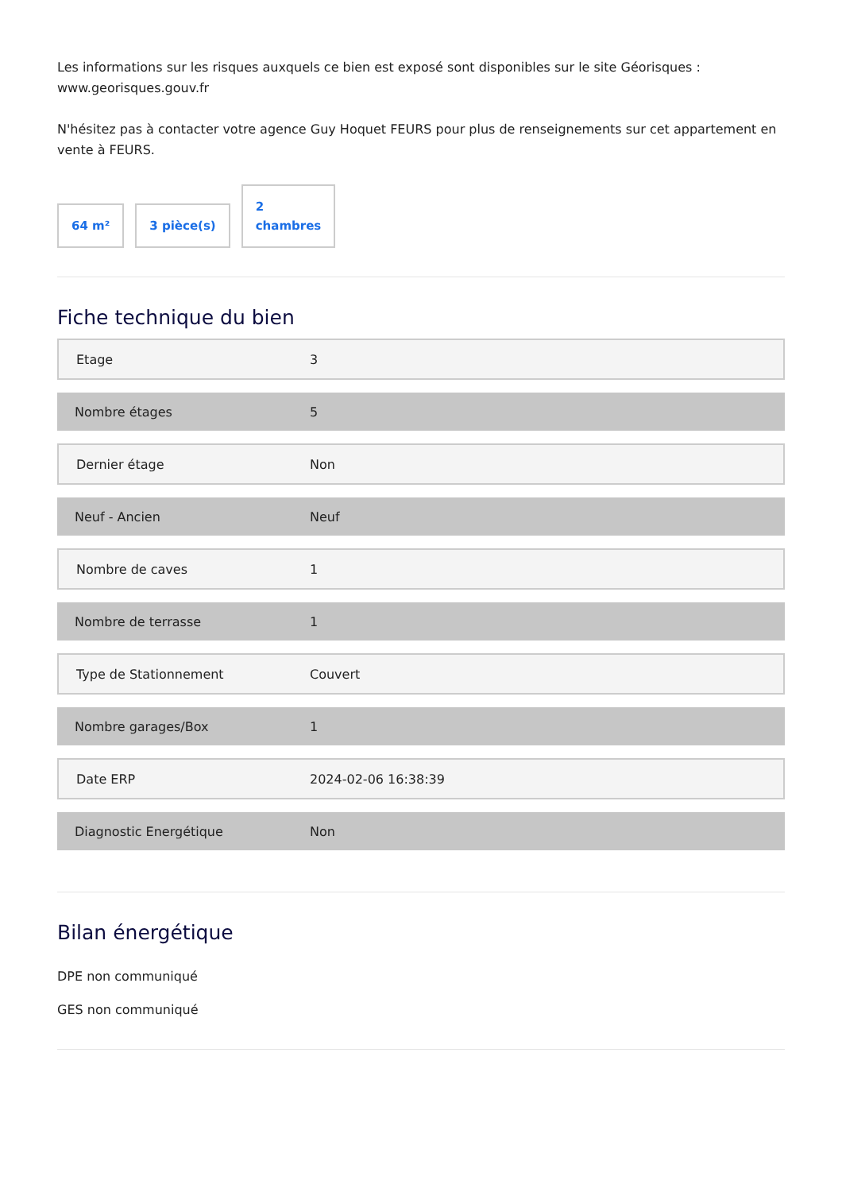Les informations sur les risques auxquels ce bien est exposé sont disponibles sur le site Géorisques : www.georisques.gouv.fr
N'hésitez pas à contacter votre agence Guy Hoquet FEURS pour plus de renseignements sur cet appartement en vente à FEURS.
64 m²
3 pièce(s)
2
chambres
Fiche technique du bien
| Etage | 3 |
| Nombre étages | 5 |
| Dernier étage | Non |
| Neuf - Ancien | Neuf |
| Nombre de caves | 1 |
| Nombre de terrasse | 1 |
| Type de Stationnement | Couvert |
| Nombre garages/Box | 1 |
| Date ERP | 2024-02-06 16:38:39 |
| Diagnostic Energétique | Non |
Bilan énergétique
DPE non communiqué
GES non communiqué